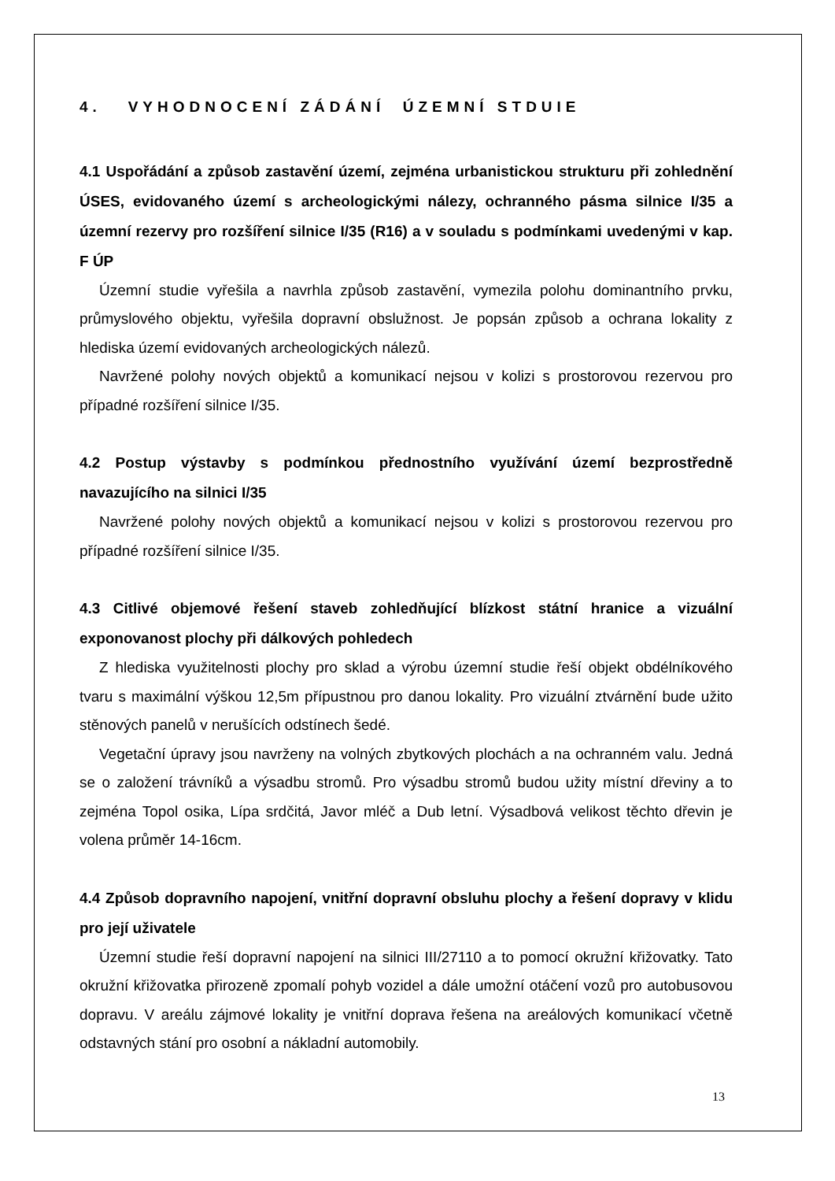4. VYHODNOCENÍ ZÁDÁNÍ ÚZEMNÍ STDUIE
4.1 Uspořádání a způsob zastavění území, zejména urbanistickou strukturu při zohlednění ÚSES, evidovaného území s archeologickými nálezy, ochranného pásma silnice I/35 a územní rezervy pro rozšíření silnice I/35 (R16) a v souladu s podmínkami uvedenými v kap. F ÚP
Územní studie vyřešila a navrhla způsob zastavění, vymezila polohu dominantního prvku, průmyslového objektu, vyřešila dopravní obslužnost. Je popsán způsob a ochrana lokality z hlediska území evidovaných archeologických nálezů.
Navržené polohy nových objektů a komunikací nejsou v kolizi s prostorovou rezervou pro případné rozšíření silnice I/35.
4.2 Postup výstavby s podmínkou přednostního využívání území bezprostředně navazujícího na silnici I/35
Navržené polohy nových objektů a komunikací nejsou v kolizi s prostorovou rezervou pro případné rozšíření silnice I/35.
4.3 Citlivé objemové řešení staveb zohledňující blízkost státní hranice a vizuální exponovanost plochy při dálkových pohledech
Z hlediska využitelnosti plochy pro sklad a výrobu územní studie řeší objekt obdélníkového tvaru s maximální výškou 12,5m přípustnou pro danou lokality. Pro vizuální ztvárnění bude užito stěnových panelů v nerušících odstínech šedé.
Vegetační úpravy jsou navrženy na volných zbytkových plochách a na ochranném valu. Jedná se o založení trávníků a výsadbu stromů. Pro výsadbu stromů budou užity místní dřeviny a to zejména Topol osika, Lípa srdčitá, Javor mléč a Dub letní. Výsadbová velikost těchto dřevin je volena průměr 14-16cm.
4.4 Způsob dopravního napojení, vnitřní dopravní obsluhu plochy a řešení dopravy v klidu pro její uživatele
Územní studie řeší dopravní napojení na silnici III/27110 a to pomocí okružní křižovatky. Tato okružní křižovatka přirozeně zpomalí pohyb vozidel a dále umožní otáčení vozů pro autobusovou dopravu. V areálu zájmové lokality je vnitřní doprava řešena na areálových komunikací včetně odstavných stání pro osobní a nákladní automobily.
13